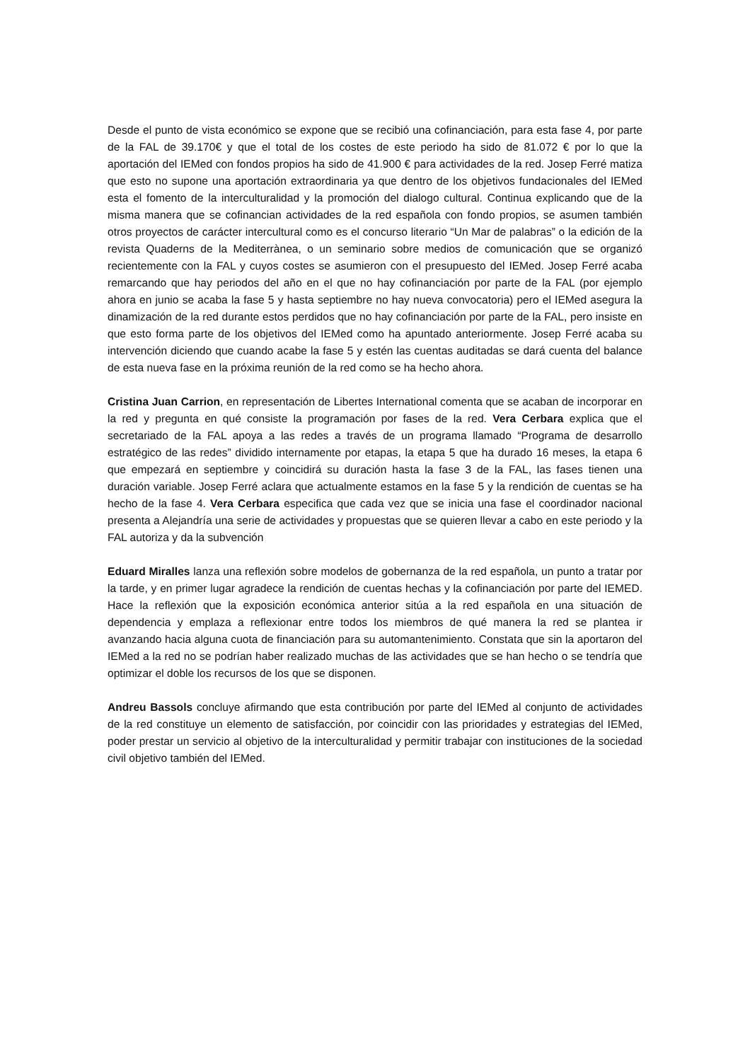Desde el punto de vista económico se expone que se recibió una cofinanciación, para esta fase 4, por parte de la FAL de 39.170€ y que el total de los costes de este periodo ha sido de 81.072 € por lo que la aportación del IEMed con fondos propios ha sido de 41.900 € para actividades de la red. Josep Ferré matiza que esto no supone una aportación extraordinaria ya que dentro de los objetivos fundacionales del IEMed esta el fomento de la interculturalidad y la promoción del dialogo cultural. Continua explicando que de la misma manera que se cofinancian actividades de la red española con fondo propios, se asumen también otros proyectos de carácter intercultural como es el concurso literario “Un Mar de palabras” o la edición de la revista Quaderns de la Mediterrànea, o un seminario sobre medios de comunicación que se organizó recientemente con la FAL y cuyos costes se asumieron con el presupuesto del IEMed. Josep Ferré acaba remarcando que hay periodos del año en el que no hay cofinanciación por parte de la FAL (por ejemplo ahora en junio se acaba la fase 5 y hasta septiembre no hay nueva convocatoria) pero el IEMed asegura la dinamización de la red durante estos perdidos que no hay cofinanciación por parte de la FAL, pero insiste en que esto forma parte de los objetivos del IEMed como ha apuntado anteriormente. Josep Ferré acaba su intervención diciendo que cuando acabe la fase 5 y estén las cuentas auditadas se dará cuenta del balance de esta nueva fase en la próxima reunión de la red como se ha hecho ahora.
Cristina Juan Carrion, en representación de Libertes International comenta que se acaban de incorporar en la red y pregunta en qué consiste la programación por fases de la red. Vera Cerbara explica que el secretariado de la FAL apoya a las redes a través de un programa llamado “Programa de desarrollo estratégico de las redes” dividido internamente por etapas, la etapa 5 que ha durado 16 meses, la etapa 6 que empezará en septiembre y coincidirá su duración hasta la fase 3 de la FAL, las fases tienen una duración variable. Josep Ferré aclara que actualmente estamos en la fase 5 y la rendición de cuentas se ha hecho de la fase 4. Vera Cerbara especifica que cada vez que se inicia una fase el coordinador nacional presenta a Alejandría una serie de actividades y propuestas que se quieren llevar a cabo en este periodo y la FAL autoriza y da la subvención
Eduard Miralles lanza una reflexión sobre modelos de gobernanza de la red española, un punto a tratar por la tarde, y en primer lugar agradece la rendición de cuentas hechas y la cofinanciación por parte del IEMED. Hace la reflexión que la exposición económica anterior sitúa a la red española en una situación de dependencia y emplaza a reflexionar entre todos los miembros de qué manera la red se plantea ir avanzando hacia alguna cuota de financiación para su automantenimiento. Constata que sin la aportaron del IEMed a la red no se podrían haber realizado muchas de las actividades que se han hecho o se tendría que optimizar el doble los recursos de los que se disponen.
Andreu Bassols concluye afirmando que esta contribución por parte del IEMed al conjunto de actividades de la red constituye un elemento de satisfacción, por coincidir con las prioridades y estrategias del IEMed, poder prestar un servicio al objetivo de la interculturalidad y permitir trabajar con instituciones de la sociedad civil objetivo también del IEMed.